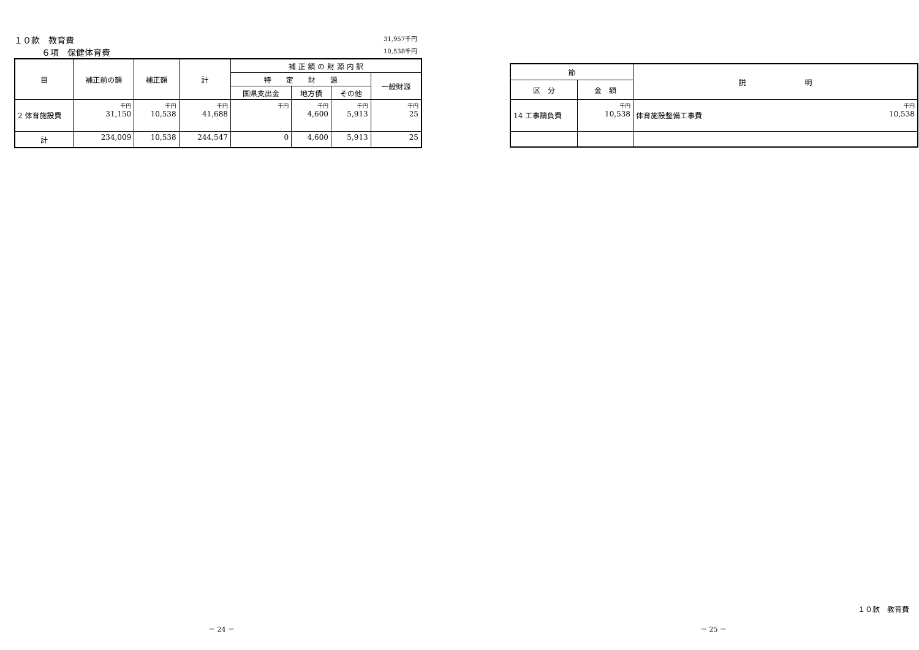１０款　教育費 31,957千円
６項　保健体育費 10,538千円
| 目 | 補正前の額 | 補正額 | 計 | 補 正 額 の 財 源 内 訳 | | | |
| --- | --- | --- | --- | --- | --- | --- | --- |
| | | | | 特 定 財 源 | | | 一般財源 |
| | | | | 国県支出金 | 地方債 | その他 | |
| 2 体育施設費 | 千円 31,150 | 千円 10,538 | 千円 41,688 | 千円 | 千円 4,600 | 千円 5,913 | 千円 25 |
| 計 | 234,009 | 10,538 | 244,547 | 0 | 4,600 | 5,913 | 25 |
| 節 | | 説 明 |
| --- | --- | --- |
| 区 分 | 金 額 | |
| 14 工事請負費 | 千円 10,538 | 千円 体育施設整備工事費 10,538 |
１０款　教育費
－ 24 － － 25 －